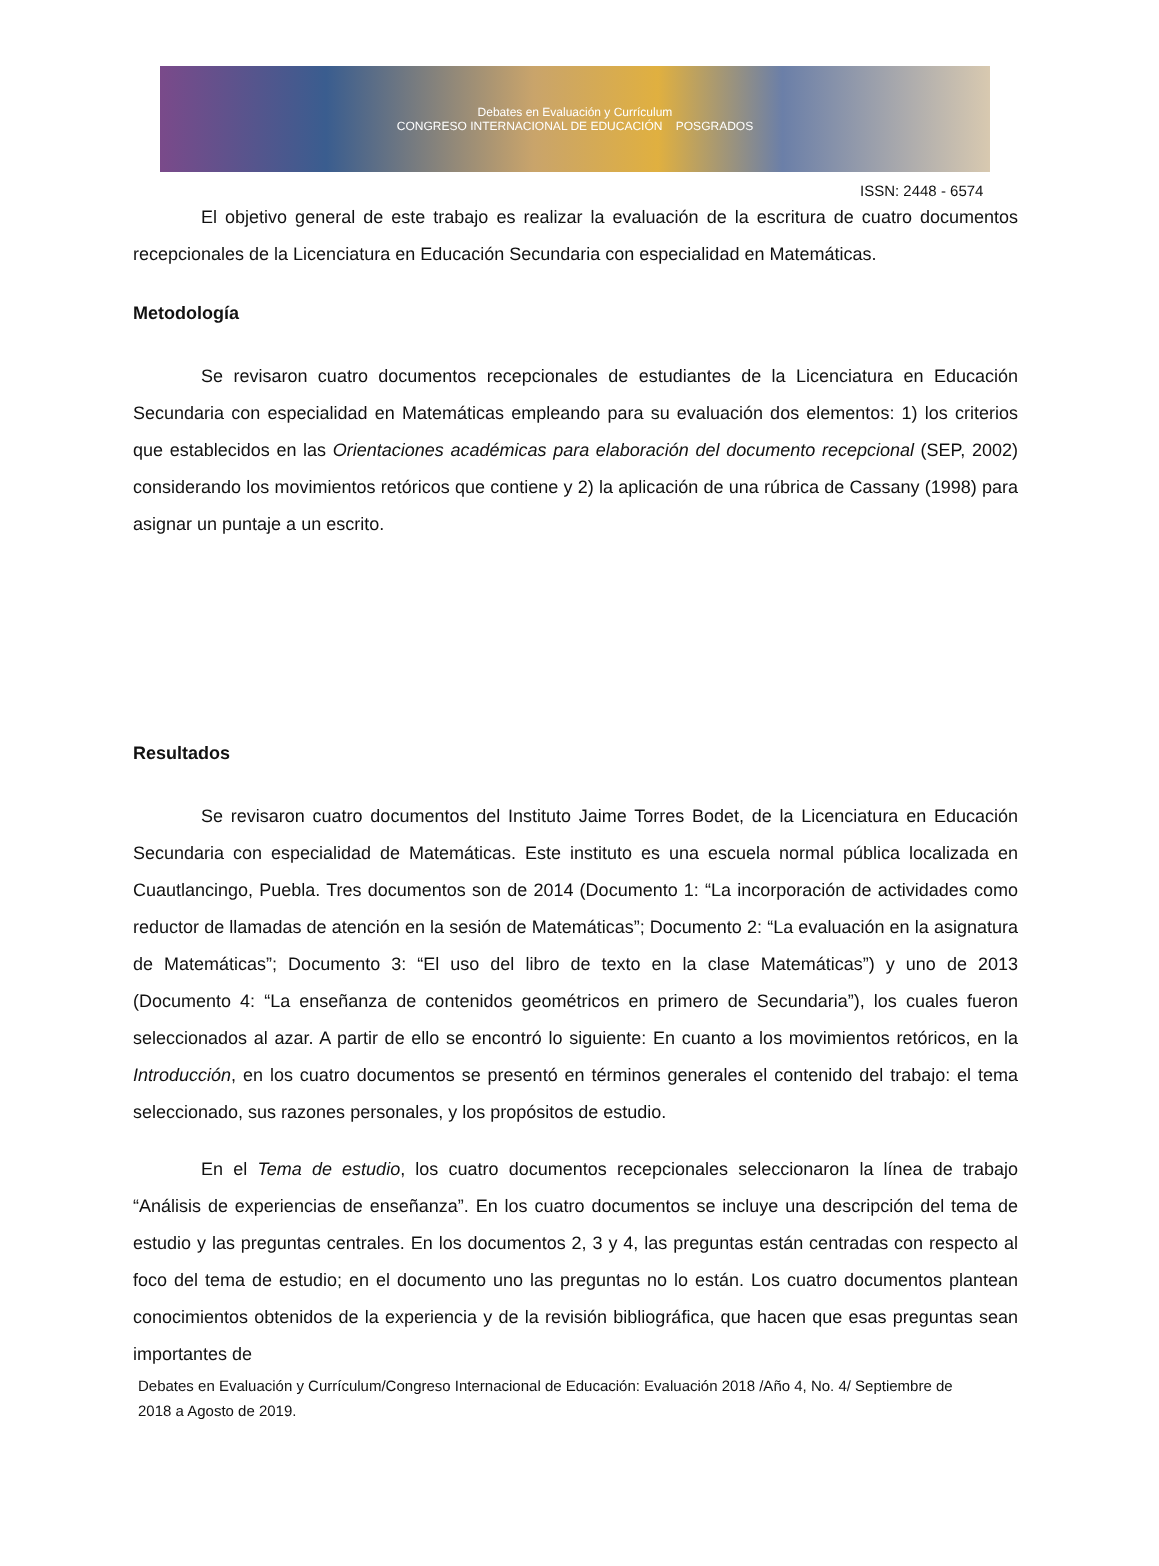Debates en Evaluación y Currículum
CONGRESO INTERNACIONAL DE EDUCACIÓN POSGRADOS
ISSN: 2448 - 6574
El objetivo general de este trabajo es realizar la evaluación de la escritura de cuatro documentos recepcionales de la Licenciatura en Educación Secundaria con especialidad en Matemáticas.
Metodología
Se revisaron cuatro documentos recepcionales de estudiantes de la Licenciatura en Educación Secundaria con especialidad en Matemáticas empleando para su evaluación dos elementos: 1) los criterios que establecidos en las Orientaciones académicas para elaboración del documento recepcional (SEP, 2002) considerando los movimientos retóricos que contiene y 2) la aplicación de una rúbrica de Cassany (1998) para asignar un puntaje a un escrito.
Resultados
Se revisaron cuatro documentos del Instituto Jaime Torres Bodet, de la Licenciatura en Educación Secundaria con especialidad de Matemáticas. Este instituto es una escuela normal pública localizada en Cuautlancingo, Puebla. Tres documentos son de 2014 (Documento 1: “La incorporación de actividades como reductor de llamadas de atención en la sesión de Matemáticas”; Documento 2: “La evaluación en la asignatura de Matemáticas”; Documento 3: “El uso del libro de texto en la clase Matemáticas”) y uno de 2013 (Documento 4: “La enseñanza de contenidos geométricos en primero de Secundaria”), los cuales fueron seleccionados al azar. A partir de ello se encontró lo siguiente: En cuanto a los movimientos retóricos, en la Introducción, en los cuatro documentos se presentó en términos generales el contenido del trabajo: el tema seleccionado, sus razones personales, y los propósitos de estudio.
En el Tema de estudio, los cuatro documentos recepcionales seleccionaron la línea de trabajo “Análisis de experiencias de enseñanza”. En los cuatro documentos se incluye una descripción del tema de estudio y las preguntas centrales. En los documentos 2, 3 y 4, las preguntas están centradas con respecto al foco del tema de estudio; en el documento uno las preguntas no lo están. Los cuatro documentos plantean conocimientos obtenidos de la experiencia y de la revisión bibliográfica, que hacen que esas preguntas sean importantes de
Debates en Evaluación y Currículum/Congreso Internacional de Educación: Evaluación 2018 /Año 4, No. 4/ Septiembre de 2018 a Agosto de 2019.